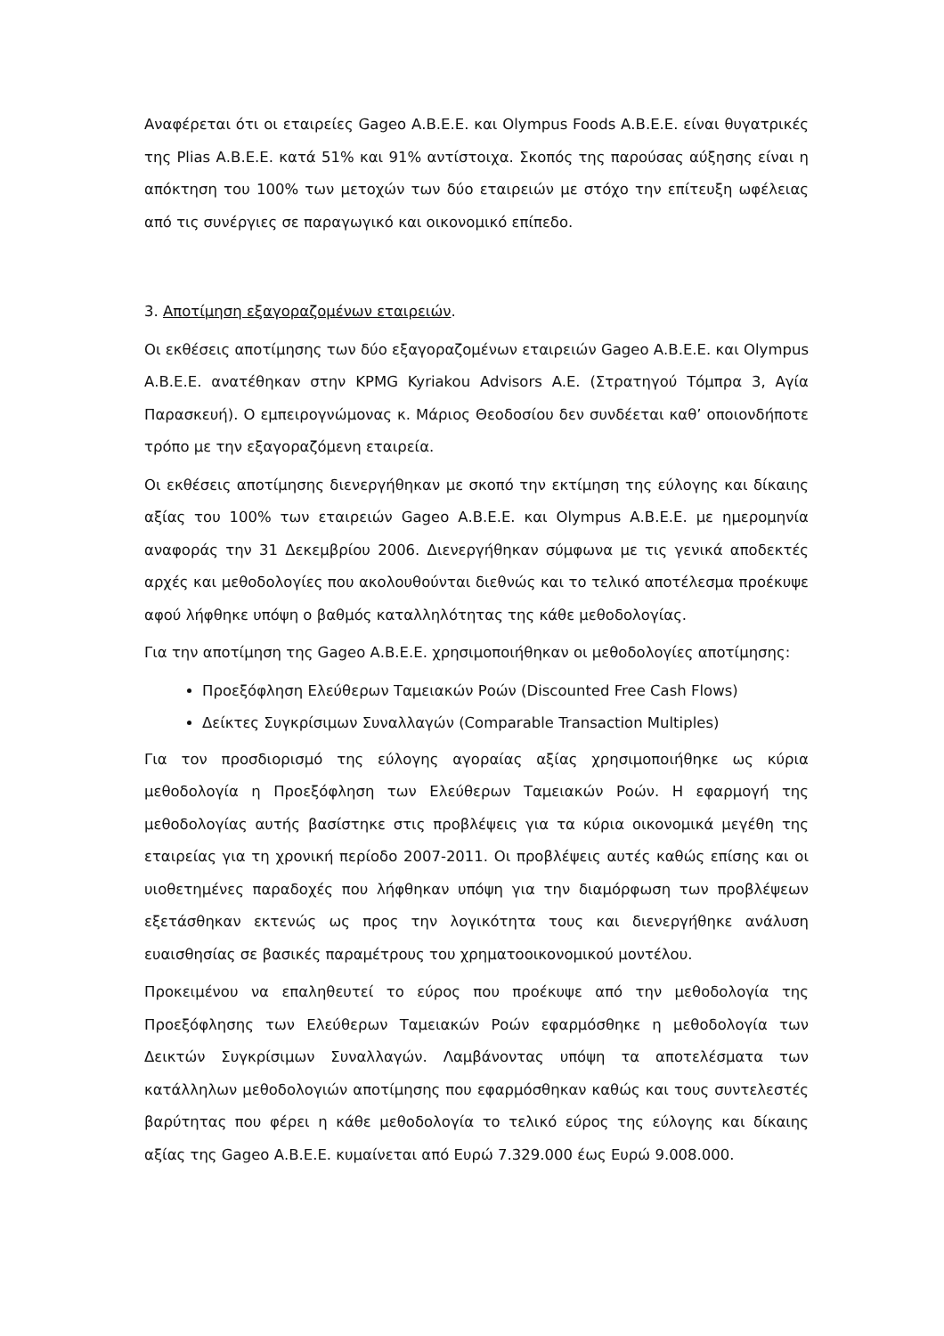Αναφέρεται ότι οι εταιρείες Gageo Α.Β.Ε.Ε. και Olympus Foods Α.Β.Ε.Ε. είναι θυγατρικές της Plias Α.Β.Ε.Ε. κατά 51% και 91% αντίστοιχα. Σκοπός της παρούσας αύξησης είναι η απόκτηση του 100% των μετοχών των δύο εταιρειών με στόχο την επίτευξη ωφέλειας από τις συνέργιες σε παραγωγικό και οικονομικό επίπεδο.
3. Αποτίμηση εξαγοραζομένων εταιρειών.
Οι εκθέσεις αποτίμησης των δύο εξαγοραζομένων εταιρειών Gageo Α.Β.Ε.Ε. και Olympus Α.Β.Ε.Ε. ανατέθηκαν στην KPMG Kyriakou Advisors A.E. (Στρατηγού Τόμπρα 3, Αγία Παρασκευή). Ο εμπειρογνώμονας κ. Μάριος Θεοδοσίου δεν συνδέεται καθ’ οποιονδήποτε τρόπο με την εξαγοραζόμενη εταιρεία.
Οι εκθέσεις αποτίμησης διενεργήθηκαν με σκοπό την εκτίμηση της εύλογης και δίκαιης αξίας του 100% των εταιρειών Gageo Α.Β.Ε.Ε. και Olympus Α.Β.Ε.Ε. με ημερομηνία αναφοράς την 31 Δεκεμβρίου 2006. Διενεργήθηκαν σύμφωνα με τις γενικά αποδεκτές αρχές και μεθοδολογίες που ακολουθούνται διεθνώς και το τελικό αποτέλεσμα προέκυψε αφού λήφθηκε υπόψη ο βαθμός καταλληλότητας της κάθε μεθοδολογίας.
Για την αποτίμηση της Gageo Α.Β.Ε.Ε. χρησιμοποιήθηκαν οι μεθοδολογίες αποτίμησης:
Προεξόφληση Ελεύθερων Ταμειακών Ροών (Discounted Free Cash Flows)
Δείκτες Συγκρίσιμων Συναλλαγών (Comparable Transaction Multiples)
Για τον προσδιορισμό της εύλογης αγοραίας αξίας χρησιμοποιήθηκε ως κύρια μεθοδολογία η Προεξόφληση των Ελεύθερων Ταμειακών Ροών. Η εφαρμογή της μεθοδολογίας αυτής βασίστηκε στις προβλέψεις για τα κύρια οικονομικά μεγέθη της εταιρείας για τη χρονική περίοδο 2007-2011. Οι προβλέψεις αυτές καθώς επίσης και οι υιοθετημένες παραδοχές που λήφθηκαν υπόψη για την διαμόρφωση των προβλέψεων εξετάσθηκαν εκτενώς ως προς την λογικότητα τους και διενεργήθηκε ανάλυση ευαισθησίας σε βασικές παραμέτρους του χρηματοοικονομικού μοντέλου.
Προκειμένου να επαληθευτεί το εύρος που προέκυψε από την μεθοδολογία της Προεξόφλησης των Ελεύθερων Ταμειακών Ροών εφαρμόσθηκε η μεθοδολογία των Δεικτών Συγκρίσιμων Συναλλαγών. Λαμβάνοντας υπόψη τα αποτελέσματα των κατάλληλων μεθοδολογιών αποτίμησης που εφαρμόσθηκαν καθώς και τους συντελεστές βαρύτητας που φέρει η κάθε μεθοδολογία το τελικό εύρος της εύλογης και δίκαιης αξίας της Gageo Α.Β.Ε.Ε. κυμαίνεται από Ευρώ 7.329.000 έως Ευρώ 9.008.000.